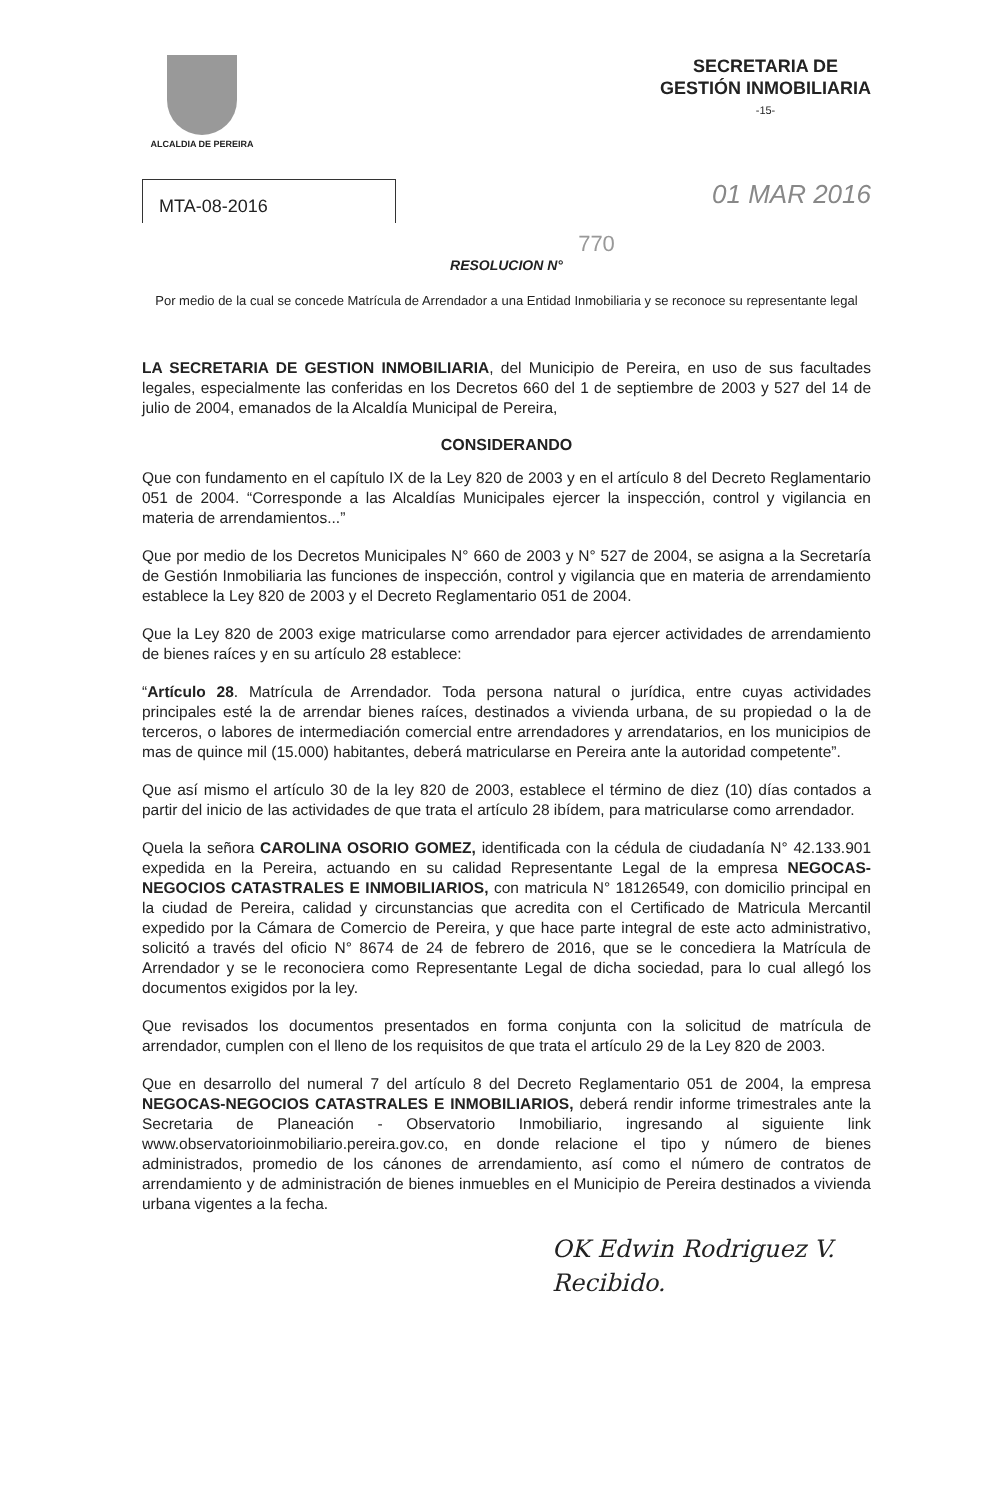ALCALDIA DE PEREIRA
SECRETARIA DE
GESTIÓN INMOBILIARIA
-15-
MTA-08-2016
01 MAR 2016
770
RESOLUCION N°
Por medio de la cual se concede Matrícula de Arrendador a una Entidad Inmobiliaria y se reconoce su representante legal
LA SECRETARIA DE GESTION INMOBILIARIA, del Municipio de Pereira, en uso de sus facultades legales, especialmente las conferidas en los Decretos 660 del 1 de septiembre de 2003 y 527 del 14 de julio de 2004, emanados de la Alcaldía Municipal de Pereira,
CONSIDERANDO
Que con fundamento en el capítulo IX de la Ley 820 de 2003 y en el artículo 8 del Decreto Reglamentario 051 de 2004. “Corresponde a las Alcaldías Municipales ejercer la inspección, control y vigilancia en materia de arrendamientos...”
Que por medio de los Decretos Municipales N° 660 de 2003 y N° 527 de 2004, se asigna a la Secretaría de Gestión Inmobiliaria las funciones de inspección, control y vigilancia que en materia de arrendamiento establece la Ley 820 de 2003 y el Decreto Reglamentario 051 de 2004.
Que la Ley 820 de 2003 exige matricularse como arrendador para ejercer actividades de arrendamiento de bienes raíces y en su artículo 28 establece:
“Artículo 28. Matrícula de Arrendador. Toda persona natural o jurídica, entre cuyas actividades principales esté la de arrendar bienes raíces, destinados a vivienda urbana, de su propiedad o la de terceros, o labores de intermediación comercial entre arrendadores y arrendatarios, en los municipios de mas de quince mil (15.000) habitantes, deberá matricularse en Pereira ante la autoridad competente”.
Que así mismo el artículo 30 de la ley 820 de 2003, establece el término de diez (10) días contados a partir del inicio de las actividades de que trata el artículo 28 ibídem, para matricularse como arrendador.
Quela la señora CAROLINA OSORIO GOMEZ, identificada con la cédula de ciudadanía N° 42.133.901 expedida en la Pereira, actuando en su calidad Representante Legal de la empresa NEGOCAS-NEGOCIOS CATASTRALES E INMOBILIARIOS, con matricula N° 18126549, con domicilio principal en la ciudad de Pereira, calidad y circunstancias que acredita con el Certificado de Matricula Mercantil expedido por la Cámara de Comercio de Pereira, y que hace parte integral de este acto administrativo, solicitó a través del oficio N° 8674 de 24 de febrero de 2016, que se le concediera la Matrícula de Arrendador y se le reconociera como Representante Legal de dicha sociedad, para lo cual allegó los documentos exigidos por la ley.
Que revisados los documentos presentados en forma conjunta con la solicitud de matrícula de arrendador, cumplen con el lleno de los requisitos de que trata el artículo 29 de la Ley 820 de 2003.
Que en desarrollo del numeral 7 del artículo 8 del Decreto Reglamentario 051 de 2004, la empresa NEGOCAS-NEGOCIOS CATASTRALES E INMOBILIARIOS, deberá rendir informe trimestrales ante la Secretaria de Planeación - Observatorio Inmobiliario, ingresando al siguiente link www.observatorioinmobiliario.pereira.gov.co, en donde relacione el tipo y número de bienes administrados, promedio de los cánones de arrendamiento, así como el número de contratos de arrendamiento y de administración de bienes inmuebles en el Municipio de Pereira destinados a vivienda urbana vigentes a la fecha.
OK Edwin Rodriguez V.
Recibido.